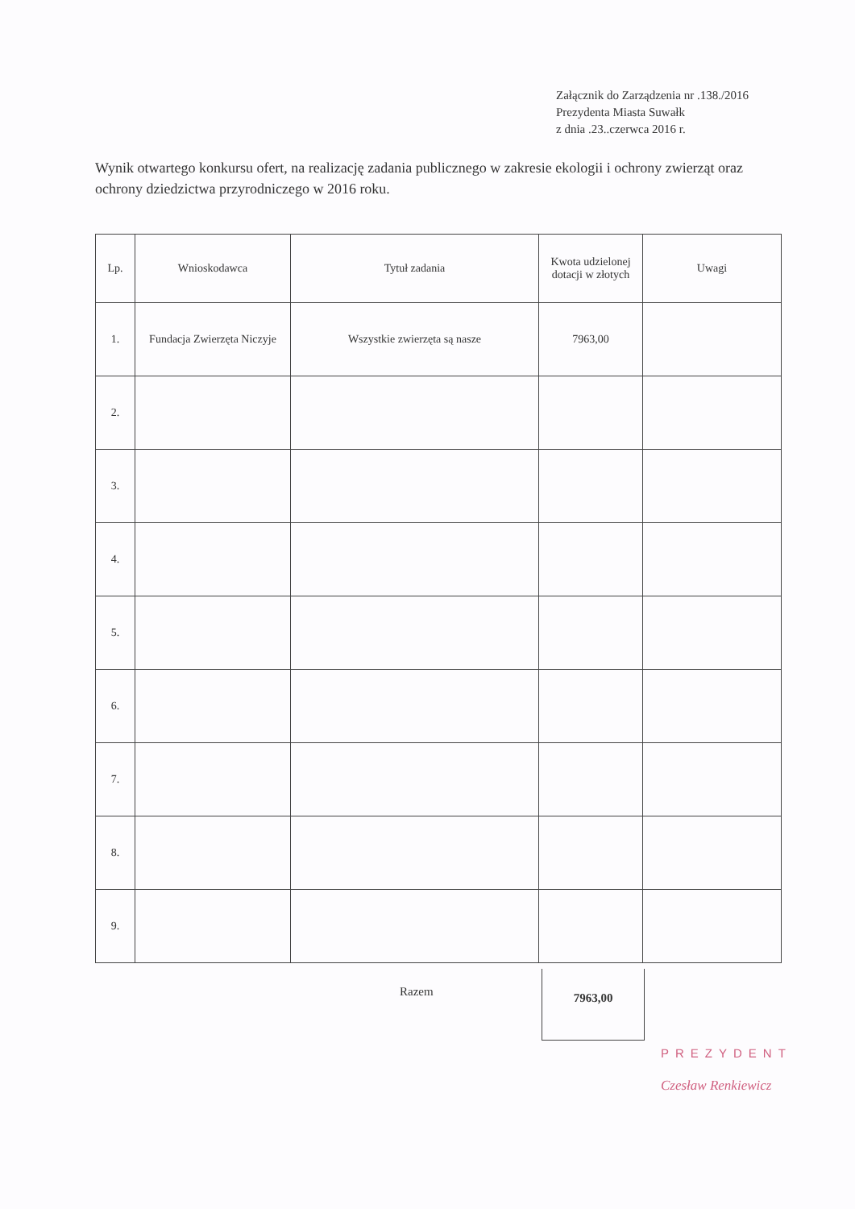Załącznik do Zarządzenia nr .138./2016
Prezydenta Miasta Suwałk
z dnia .23..czerwca 2016 r.
Wynik otwartego konkursu ofert, na realizację zadania publicznego w zakresie ekologii i ochrony zwierząt oraz ochrony dziedzictwa przyrodniczego w 2016 roku.
| Lp. | Wnioskodawca | Tytuł zadania | Kwota udzielonej dotacji w złotych | Uwagi |
| --- | --- | --- | --- | --- |
| 1. | Fundacja Zwierzęta Niczyje | Wszystkie zwierzęta są nasze | 7963,00 | |
| 2. | | | | |
| 3. | | | | |
| 4. | | | | |
| 5. | | | | |
| 6. | | | | |
| 7. | | | | |
| 8. | | | | |
| 9. | | | | |
Razem
7963,00
PREZYDENT
Czesław Renkiewicz